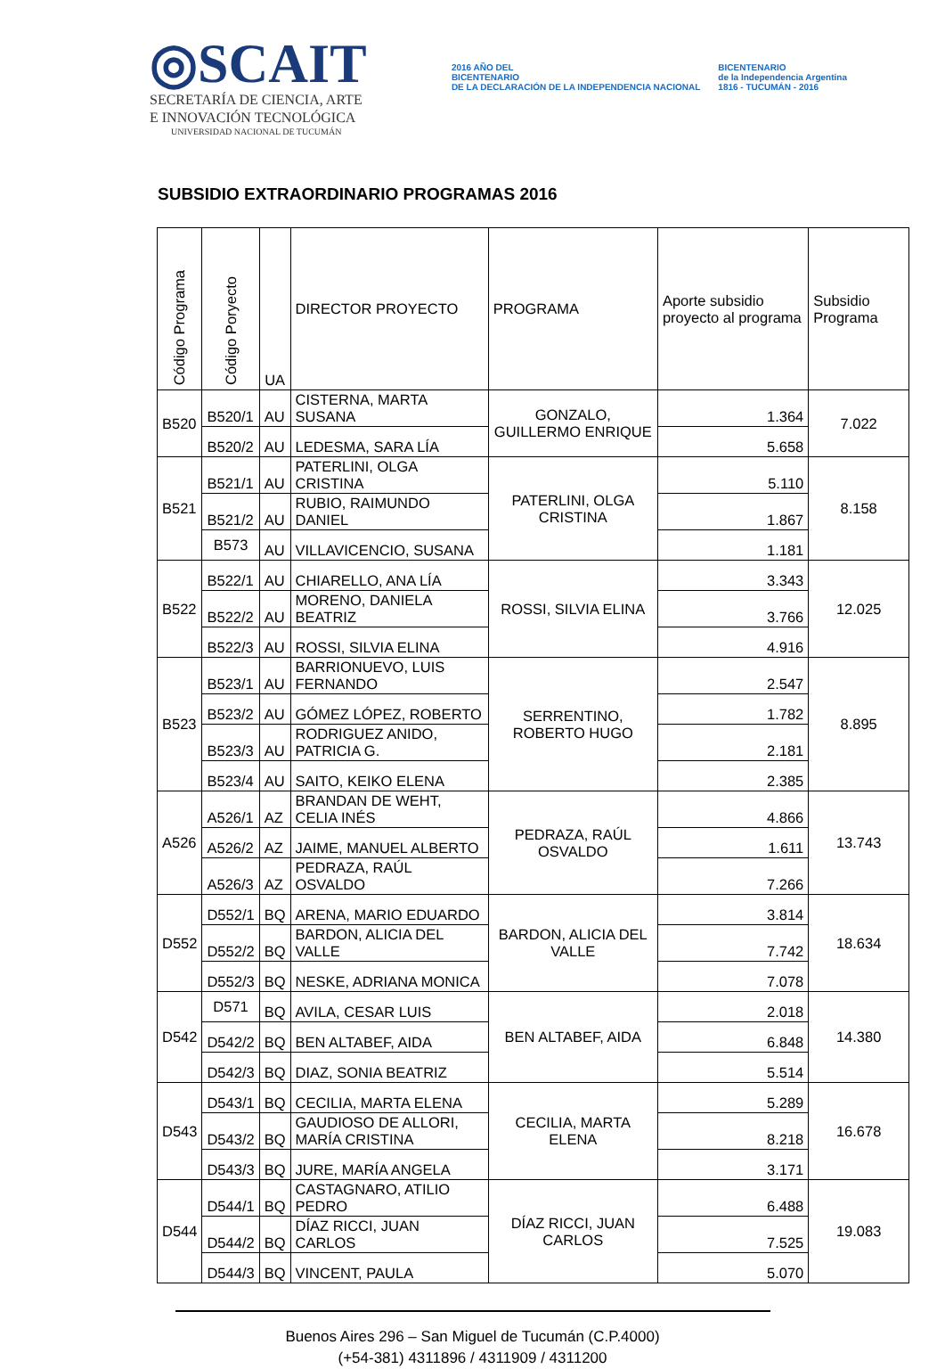◎SCAIT
SECRETARÍA DE CIENCIA, ARTE
E INNOVACIÓN TECNOLÓGICA
UNIVERSIDAD NACIONAL DE TUCUMÁN
2016 AÑO DEL
BICENTENARIO
DE LA DECLARACIÓN DE LA INDEPENDENCIA NACIONAL
BICENTENARIO
de la Independencia Argentina
1816 - TUCUMÁN - 2016
SUBSIDIO EXTRAORDINARIO PROGRAMAS 2016
| Código Programa | Código Poryecto | UA | DIRECTOR PROYECTO | PROGRAMA | Aporte subsidio proyecto al programa | Subsidio Programa |
| --- | --- | --- | --- | --- | --- | --- |
| B520 | B520/1 | AU | CISTERNA, MARTA SUSANA | GONZALO, GUILLERMO ENRIQUE | 1.364 | 7.022 |
| | B520/2 | AU | LEDESMA, SARA LÍA | | 5.658 | |
| B521 | B521/1 | AU | PATERLINI, OLGA CRISTINA | PATERLINI, OLGA CRISTINA | 5.110 | 8.158 |
| | B521/2 | AU | RUBIO, RAIMUNDO DANIEL | | 1.867 | |
| | B573 | AU | VILLAVICENCIO, SUSANA | | 1.181 | |
| B522 | B522/1 | AU | CHIARELLO, ANA LÍA | ROSSI, SILVIA ELINA | 3.343 | 12.025 |
| | B522/2 | AU | MORENO, DANIELA BEATRIZ | | 3.766 | |
| | B522/3 | AU | ROSSI, SILVIA ELINA | | 4.916 | |
| B523 | B523/1 | AU | BARRIONUEVO, LUIS FERNANDO | SERRENTINO, ROBERTO HUGO | 2.547 | 8.895 |
| | B523/2 | AU | GÓMEZ LÓPEZ, ROBERTO | | 1.782 | |
| | B523/3 | AU | RODRIGUEZ ANIDO, PATRICIA G. | | 2.181 | |
| | B523/4 | AU | SAITO, KEIKO ELENA | | 2.385 | |
| A526 | A526/1 | AZ | BRANDAN DE WEHT, CELIA INÉS | PEDRAZA, RAÚL OSVALDO | 4.866 | 13.743 |
| | A526/2 | AZ | JAIME, MANUEL ALBERTO | | 1.611 | |
| | A526/3 | AZ | PEDRAZA, RAÚL OSVALDO | | 7.266 | |
| D552 | D552/1 | BQ | ARENA, MARIO EDUARDO | BARDON, ALICIA DEL VALLE | 3.814 | 18.634 |
| | D552/2 | BQ | BARDON, ALICIA DEL VALLE | | 7.742 | |
| | D552/3 | BQ | NESKE, ADRIANA MONICA | | 7.078 | |
| D542 | D571 | BQ | AVILA, CESAR LUIS | BEN ALTABEF, AIDA | 2.018 | 14.380 |
| | D542/2 | BQ | BEN ALTABEF, AIDA | | 6.848 | |
| | D542/3 | BQ | DIAZ, SONIA BEATRIZ | | 5.514 | |
| D543 | D543/1 | BQ | CECILIA, MARTA ELENA | CECILIA, MARTA ELENA | 5.289 | 16.678 |
| | D543/2 | BQ | GAUDIOSO DE ALLORI, MARÍA CRISTINA | | 8.218 | |
| | D543/3 | BQ | JURE, MARÍA ANGELA | | 3.171 | |
| D544 | D544/1 | BQ | CASTAGNARO, ATILIO PEDRO | DÍAZ RICCI, JUAN CARLOS | 6.488 | 19.083 |
| | D544/2 | BQ | DÍAZ RICCI, JUAN CARLOS | | 7.525 | |
| | D544/3 | BQ | VINCENT, PAULA | | 5.070 | |
Buenos Aires 296 – San Miguel de Tucumán (C.P.4000)
(+54-381) 4311896 / 4311909 / 4311200